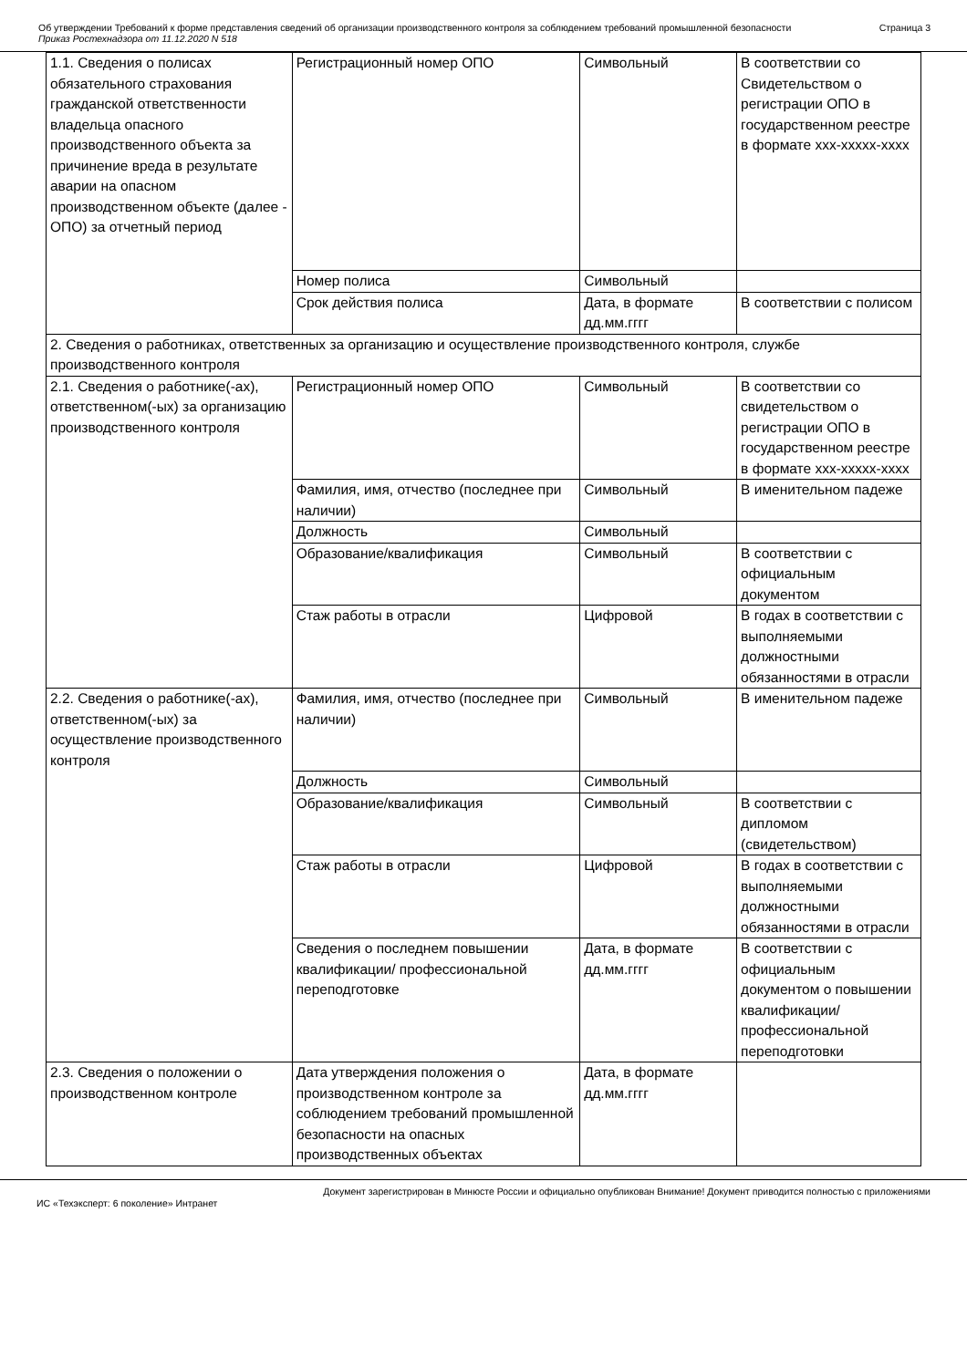Об утверждении Требований к форме представления сведений об организации производственного контроля за соблюдением требований промышленной безопасности
Приказ Ростехнадзора от 11.12.2020 N 518
Страница 3
| 1.1. Сведения о полисах обязательного страхования гражданской ответственности владельца опасного производственного объекта за причинение вреда в результате аварии на опасном производственном объекте (далее - ОПО) за отчетный период | Регистрационный номер ОПО | Символьный | В соответствии со Свидетельством о регистрации ОПО в государственном реестре в формате xxx-xxxxx-xxxx |
| | Номер полиса | Символьный | |
| | Срок действия полиса | Дата, в формате дд.мм.гггг | В соответствии с полисом |
| 2. Сведения о работниках, ответственных за организацию и осуществление производственного контроля, службе производственного контроля | | | |
| 2.1. Сведения о работнике(-ах), ответственном(-ых) за организацию производственного контроля | Регистрационный номер ОПО | Символьный | В соответствии со свидетельством о регистрации ОПО в государственном реестре в формате xxx-xxxxx-xxxx |
| | Фамилия, имя, отчество (последнее при наличии) | Символьный | В именительном падеже |
| | Должность | Символьный | |
| | Образование/квалификация | Символьный | В соответствии с официальным документом |
| | Стаж работы в отрасли | Цифровой | В годах в соответствии с выполняемыми должностными обязанностями в отрасли |
| 2.2. Сведения о работнике(-ах), ответственном(-ых) за осуществление производственного контроля | Фамилия, имя, отчество (последнее при наличии) | Символьный | В именительном падеже |
| | Должность | Символьный | |
| | Образование/квалификация | Символьный | В соответствии с дипломом (свидетельством) |
| | Стаж работы в отрасли | Цифровой | В годах в соответствии с выполняемыми должностными обязанностями в отрасли |
| | Сведения о последнем повышении квалификации/ профессиональной переподготовке | Дата, в формате дд.мм.гггг | В соответствии с официальным документом о повышении квалификации/ профессиональной переподготовки |
| 2.3. Сведения о положении о производственном контроле | Дата утверждения положения о производственном контроле за соблюдением требований промышленной безопасности на опасных производственных объектах | Дата, в формате дд.мм.гггг | |
Документ зарегистрирован в Минюсте России и официально опубликован Внимание! Документ приводится полностью с приложениями
ИС «Техэксперт: 6 поколение» Интранет